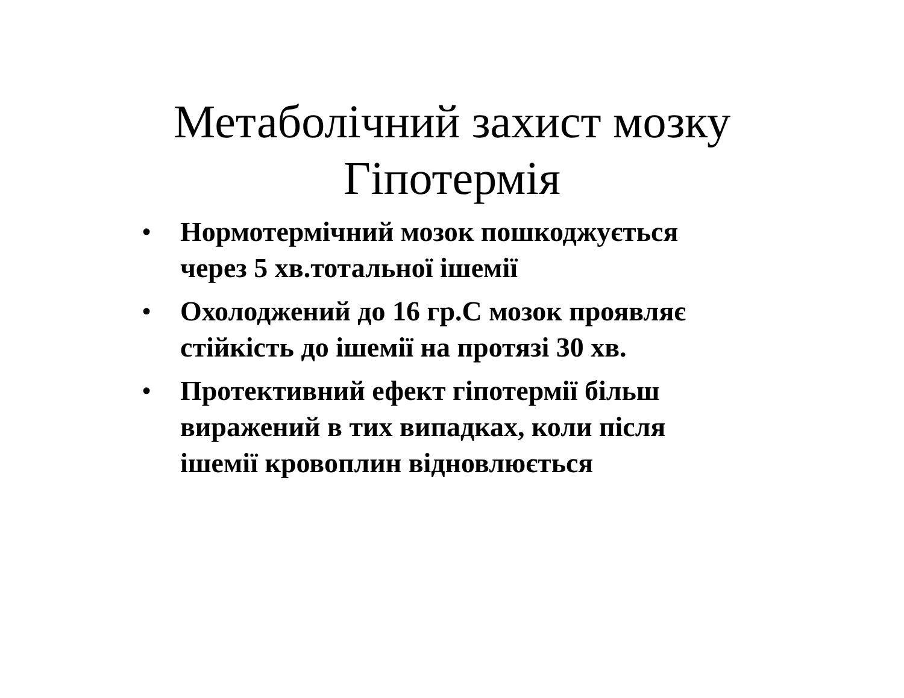Метаболічний захист мозку Гіпотермія
• Нормотермічний мозок пошкоджується через 5 хв.тотальної ішемії
• Охолоджений до 16 гр.С мозок проявляє стійкість до ішемії на протязі 30 хв.
• Протективний ефект гіпотермії більш виражений в тих випадках, коли після ішемії кровоплин відновлюється